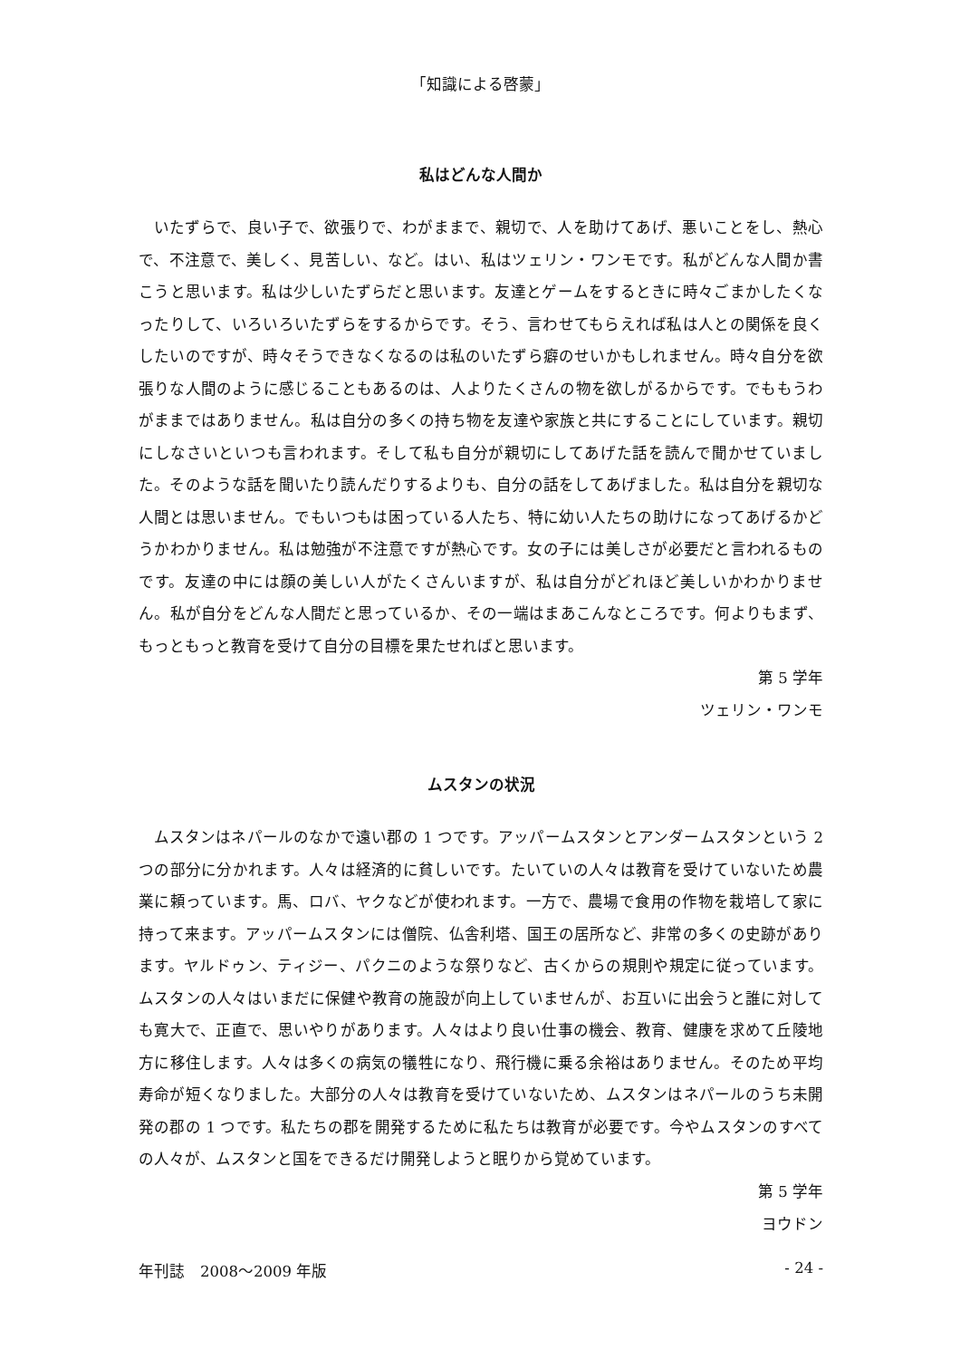「知識による啓蒙」
私はどんな人間か
いたずらで、良い子で、欲張りで、わがままで、親切で、人を助けてあげ、悪いことをし、熱心で、不注意で、美しく、見苦しい、など。はい、私はツェリン・ワンモです。私がどんな人間か書こうと思います。私は少しいたずらだと思います。友達とゲームをするときに時々ごまかしたくなったりして、いろいろいたずらをするからです。そう、言わせてもらえれば私は人との関係を良くしたいのですが、時々そうできなくなるのは私のいたずら癖のせいかもしれません。時々自分を欲張りな人間のように感じることもあるのは、人よりたくさんの物を欲しがるからです。でももうわがままではありません。私は自分の多くの持ち物を友達や家族と共にすることにしています。親切にしなさいといつも言われます。そして私も自分が親切にしてあげた話を読んで聞かせていました。そのような話を聞いたり読んだりするよりも、自分の話をしてあげました。私は自分を親切な人間とは思いません。でもいつもは困っている人たち、特に幼い人たちの助けになってあげるかどうかわかりません。私は勉強が不注意ですが熱心です。女の子には美しさが必要だと言われるものです。友達の中には顔の美しい人がたくさんいますが、私は自分がどれほど美しいかわかりません。私が自分をどんな人間だと思っているか、その一端はまあこんなところです。何よりもまず、もっともっと教育を受けて自分の目標を果たせればと思います。
第 5 学年
ツェリン・ワンモ
ムスタンの状況
ムスタンはネパールのなかで遠い郡の 1 つです。アッパームスタンとアンダームスタンという 2 つの部分に分かれます。人々は経済的に貧しいです。たいていの人々は教育を受けていないため農業に頼っています。馬、ロバ、ヤクなどが使われます。一方で、農場で食用の作物を栽培して家に持って来ます。アッパームスタンには僧院、仏舎利塔、国王の居所など、非常の多くの史跡があります。ヤルドゥン、ティジー、パクニのような祭りなど、古くからの規則や規定に従っています。ムスタンの人々はいまだに保健や教育の施設が向上していませんが、お互いに出会うと誰に対しても寛大で、正直で、思いやりがあります。人々はより良い仕事の機会、教育、健康を求めて丘陵地方に移住します。人々は多くの病気の犠牲になり、飛行機に乗る余裕はありません。そのため平均寿命が短くなりました。大部分の人々は教育を受けていないため、ムスタンはネパールのうち未開発の郡の 1 つです。私たちの郡を開発するために私たちは教育が必要です。今やムスタンのすべての人々が、ムスタンと国をできるだけ開発しようと眠りから覚めています。
第 5 学年
ヨウドン
年刊誌　2008～2009 年版 - 24 -